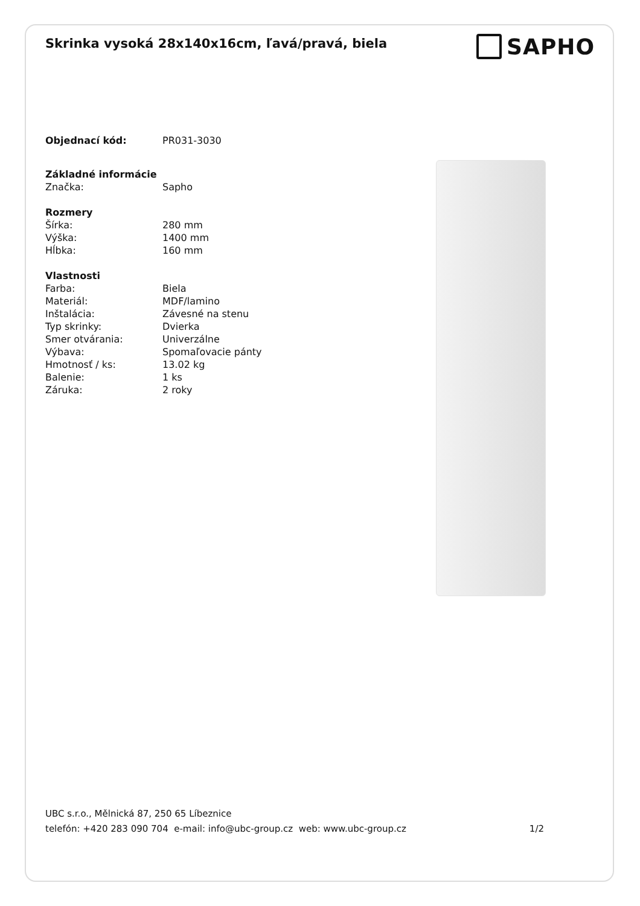Skrinka vysoká 28x140x16cm, ľavá/pravá, biela
SAPHO
| Objednací kód: | PR031-3030 |
| Základné informácie | |
| Značka: | Sapho |
| Rozmery | |
| Šírka: | 280 mm |
| Výška: | 1400 mm |
| Hĺbka: | 160 mm |
| Vlastnosti | |
| Farba: | Biela |
| Materiál: | MDF/lamino |
| Inštalácia: | Závesné na stenu |
| Typ skrinky: | Dvierka |
| Smer otvárania: | Univerzálne |
| Výbava: | Spomaľovacie pánty |
| Hmotnosť / ks: | 13.02 kg |
| Balenie: | 1 ks |
| Záruka: | 2 roky |
UBC s.r.o., Mělnická 87, 250 65 Líbeznice
telefón: +420 283 090 704 e-mail: info@ubc-group.cz web: www.ubc-group.cz 1/2